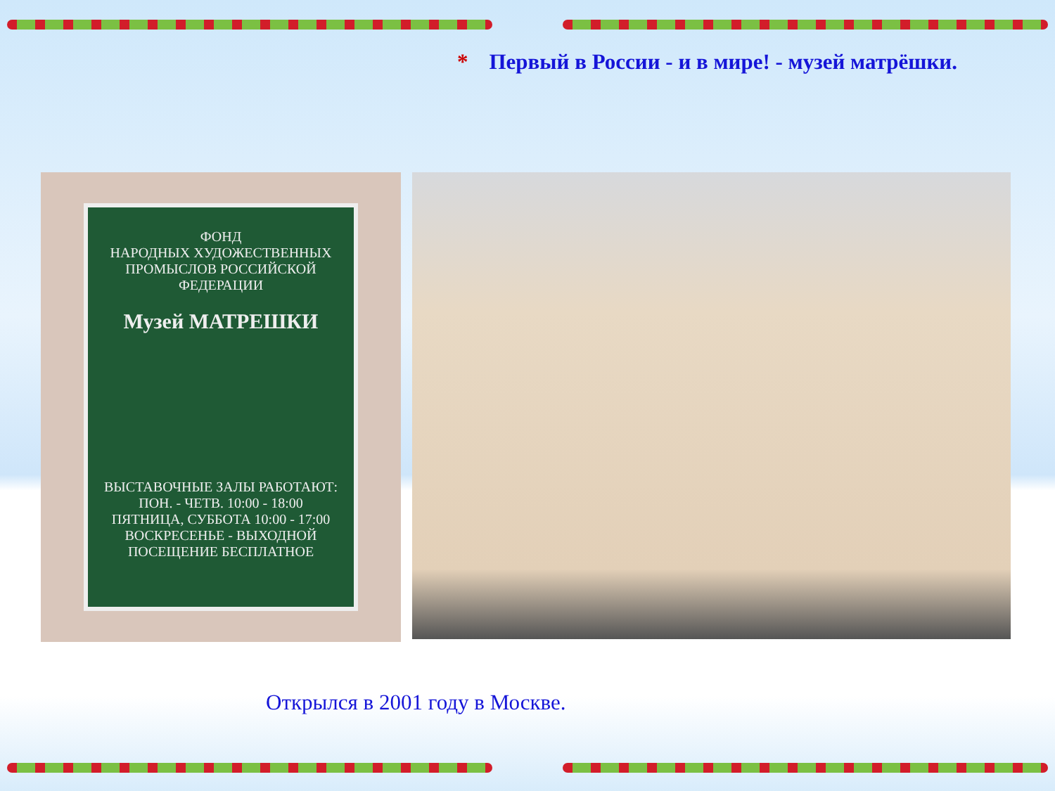* Первый в России - и в мире! - музей матрёшки.
ФОНД
НАРОДНЫХ ХУДОЖЕСТВЕННЫХ ПРОМЫСЛОВ РОССИЙСКОЙ ФЕДЕРАЦИИ
Музей МАТРЕШКИ
ВЫСТАВОЧНЫЕ ЗАЛЫ РАБОТАЮТ:
ПОН. - ЧЕТВ. 10:00 - 18:00
ПЯТНИЦА, СУББОТА 10:00 - 17:00
ВОСКРЕСЕНЬЕ - ВЫХОДНОЙ
ПОСЕЩЕНИЕ БЕСПЛАТНОЕ
Открылся в 2001 году в Москве.